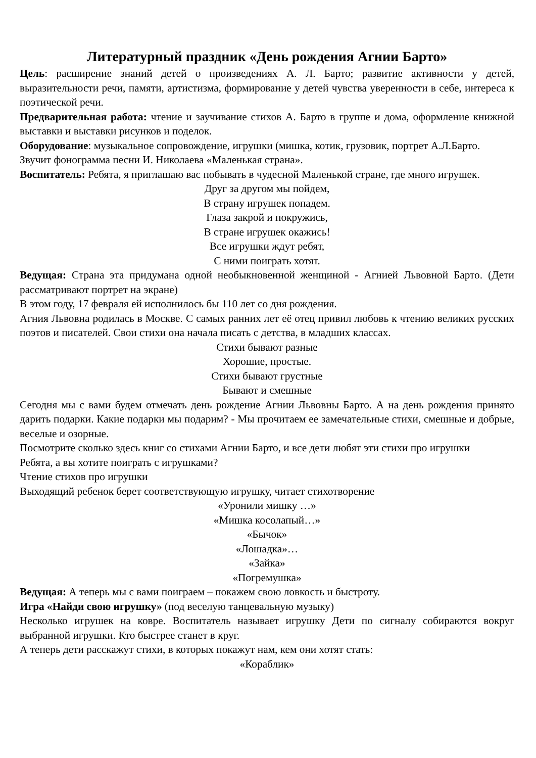Литературный праздник «День рождения Агнии Барто»
Цель: расширение знаний детей о произведениях А. Л. Барто; развитие активности у детей, выразительности речи, памяти, артистизма, формирование у детей чувства уверенности в себе, интереса к поэтической речи.
Предварительная работа: чтение и заучивание стихов А. Барто в группе и дома, оформление книжной выставки и выставки рисунков и поделок.
Оборудование: музыкальное сопровождение, игрушки (мишка, котик, грузовик, портрет А.Л.Барто.
Звучит фонограмма песни И. Николаева «Маленькая страна».
Воспитатель: Ребята, я приглашаю вас побывать в чудесной Маленькой стране, где много игрушек.
Друг за другом мы пойдем,
В страну игрушек попадем.
Глаза закрой и покружись,
В стране игрушек окажись!
Все игрушки ждут ребят,
С ними поиграть хотят.
Ведущая: Страна эта придумана одной необыкновенной женщиной - Агнией Львовной Барто. (Дети рассматривают портрет на экране)
В этом году, 17 февраля ей исполнилось бы 110 лет со дня рождения.
Агния Львовна родилась в Москве. С самых ранних лет её отец привил любовь к чтению великих русских поэтов и писателей. Свои стихи она начала писать с детства, в младших классах.
Стихи бывают разные
Хорошие, простые.
Стихи бывают грустные
Бывают и смешные
Сегодня мы с вами будем отмечать день рождение Агнии Львовны Барто. А на день рождения принято дарить подарки. Какие подарки мы подарим? - Мы прочитаем ее замечательные стихи, смешные и добрые, веселые и озорные.
Посмотрите сколько здесь книг со стихами Агнии Барто, и все дети любят эти стихи про игрушки
Ребята, а вы хотите поиграть с игрушками?
Чтение стихов про игрушки
Выходящий ребенок берет соответствующую игрушку, читает стихотворение
«Уронили мишку …»
«Мишка косолапый…»
«Бычок»
«Лошадка»…
«Зайка»
«Погремушка»
Ведущая: А теперь мы с вами поиграем – покажем свою ловкость и быстроту.
Игра «Найди свою игрушку» (под веселую танцевальную музыку)
Несколько игрушек на ковре. Воспитатель называет игрушку Дети по сигналу собираются вокруг выбранной игрушки. Кто быстрее станет в круг.
А теперь дети расскажут стихи, в которых покажут нам, кем они хотят стать:
«Кораблик»